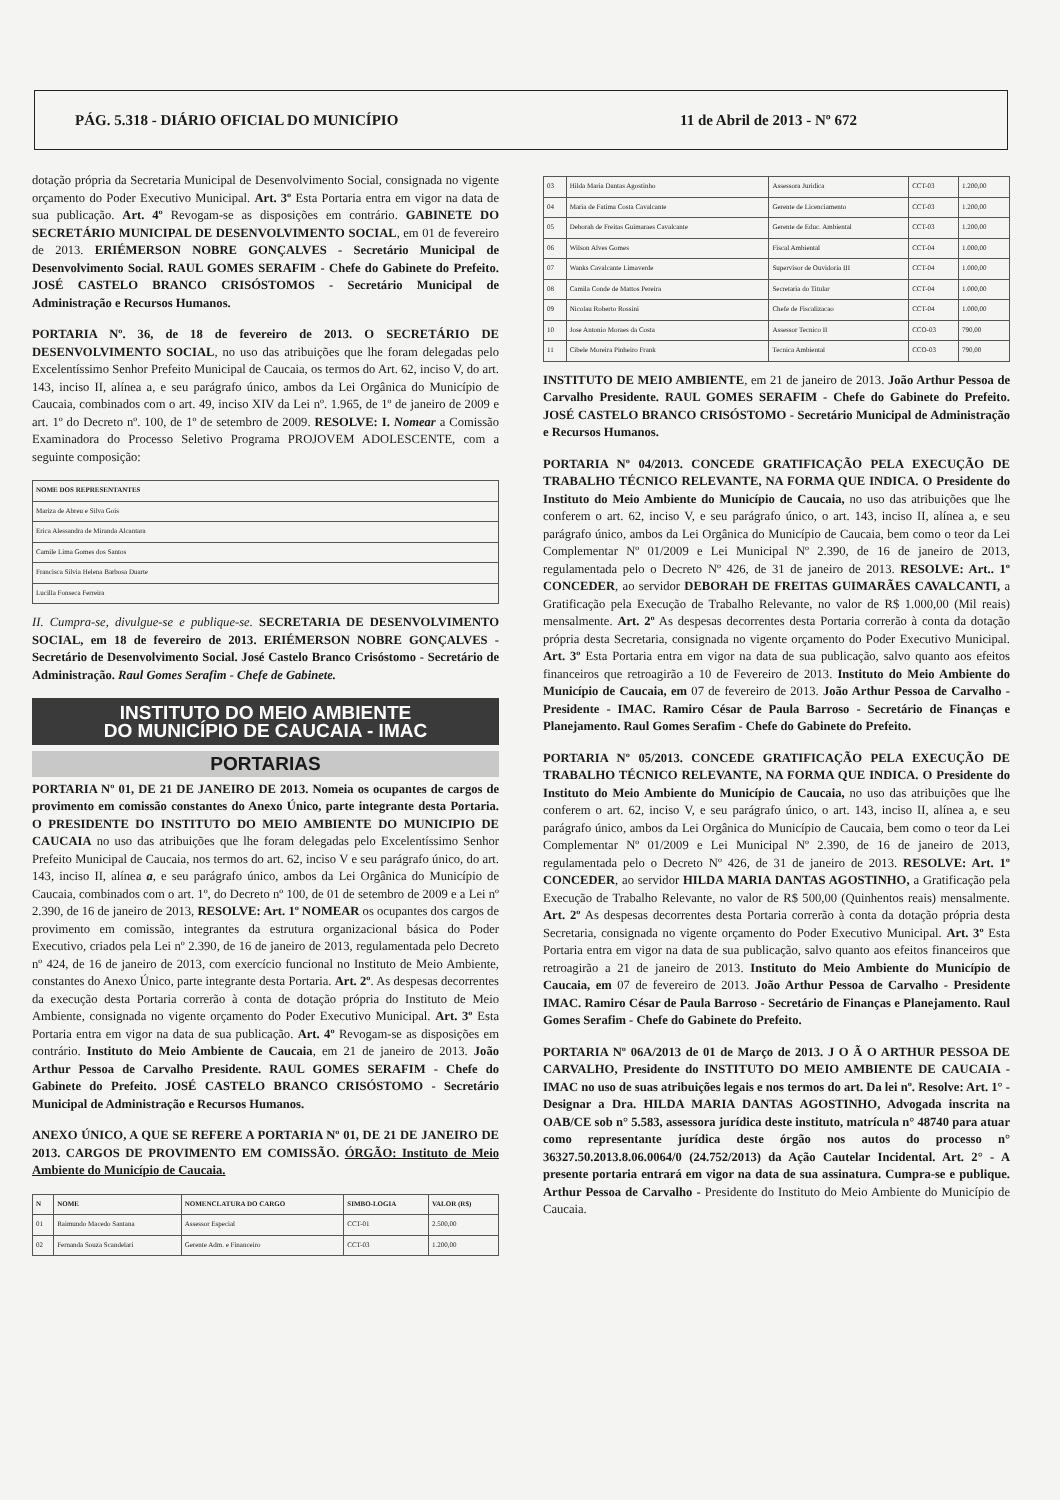PÁG. 5.318 - DIÁRIO OFICIAL DO MUNICÍPIO 11 de Abril de 2013 - Nº 672
dotação própria da Secretaria Municipal de Desenvolvimento Social, consignada no vigente orçamento do Poder Executivo Municipal. Art. 3º Esta Portaria entra em vigor na data de sua publicação. Art. 4º Revogam-se as disposições em contrário. GABINETE DO SECRETÁRIO MUNICIPAL DE DESENVOLVIMENTO SOCIAL, em 01 de fevereiro de 2013. ERIÉMERSON NOBRE GONÇALVES - Secretário Municipal de Desenvolvimento Social. RAUL GOMES SERAFIM - Chefe do Gabinete do Prefeito. JOSÉ CASTELO BRANCO CRISÓSTOMOS - Secretário Municipal de Administração e Recursos Humanos.
PORTARIA Nº. 36, de 18 de fevereiro de 2013. O SECRETÁRIO DE DESENVOLVIMENTO SOCIAL, no uso das atribuições que lhe foram delegadas pelo Excelentíssimo Senhor Prefeito Municipal de Caucaia, os termos do Art. 62, inciso V, do art. 143, inciso II, alínea a, e seu parágrafo único, ambos da Lei Orgânica do Município de Caucaia, combinados com o art. 49, inciso XIV da Lei nº. 1.965, de 1º de janeiro de 2009 e art. 1º do Decreto nº. 100, de 1º de setembro de 2009. RESOLVE: I. Nomear a Comissão Examinadora do Processo Seletivo Programa PROJOVEM ADOLESCENTE, com a seguinte composição:
| NOME DOS REPRESENTANTES |
| --- |
| Mariza de Abreu e Silva Gois |
| Erica Alessandra de Miranda Alcantara |
| Camile Lima Gomes dos Santos |
| Francisca Silvia Helena Barbosa Duarte |
| Lucilla Fonseca Ferreira |
II. Cumpra-se, divulgue-se e publique-se. SECRETARIA DE DESENVOLVIMENTO SOCIAL, em 18 de fevereiro de 2013. ERIÉMERSON NOBRE GONÇALVES - Secretário de Desenvolvimento Social. José Castelo Branco Crisóstomo - Secretário de Administração. Raul Gomes Serafim - Chefe de Gabinete.
INSTITUTO DO MEIO AMBIENTE
DO MUNICÍPIO DE CAUCAIA - IMAC
PORTARIAS
PORTARIA Nº 01, DE 21 DE JANEIRO DE 2013. Nomeia os ocupantes de cargos de provimento em comissão constantes do Anexo Único, parte integrante desta Portaria. O PRESIDENTE DO INSTITUTO DO MEIO AMBIENTE DO MUNICIPIO DE CAUCAIA no uso das atribuições que lhe foram delegadas pelo Excelentíssimo Senhor Prefeito Municipal de Caucaia, nos termos do art. 62, inciso V e seu parágrafo único, do art. 143, inciso II, alínea a, e seu parágrafo único, ambos da Lei Orgânica do Município de Caucaia, combinados com o art. 1º, do Decreto nº 100, de 01 de setembro de 2009 e a Lei nº 2.390, de 16 de janeiro de 2013, RESOLVE: Art. 1º NOMEAR os ocupantes dos cargos de provimento em comissão, integrantes da estrutura organizacional básica do Poder Executivo, criados pela Lei nº 2.390, de 16 de janeiro de 2013, regulamentada pelo Decreto nº 424, de 16 de janeiro de 2013, com exercício funcional no Instituto de Meio Ambiente, constantes do Anexo Único, parte integrante desta Portaria. Art. 2º. As despesas decorrentes da execução desta Portaria correrão à conta de dotação própria do Instituto de Meio Ambiente, consignada no vigente orçamento do Poder Executivo Municipal. Art. 3º Esta Portaria entra em vigor na data de sua publicação. Art. 4º Revogam-se as disposições em contrário. Instituto do Meio Ambiente de Caucaia, em 21 de janeiro de 2013. João Arthur Pessoa de Carvalho Presidente. RAUL GOMES SERAFIM - Chefe do Gabinete do Prefeito. JOSÉ CASTELO BRANCO CRISÓSTOMO - Secretário Municipal de Administração e Recursos Humanos.
ANEXO ÚNICO, A QUE SE REFERE A PORTARIA Nº 01, DE 21 DE JANEIRO DE 2013. CARGOS DE PROVIMENTO EM COMISSÃO. ÓRGÃO: Instituto de Meio Ambiente do Município de Caucaia.
| N | NOME | NOMENCLATURA DO CARGO | SIMBO-LOGIA | VALOR (R$) |
| --- | --- | --- | --- | --- |
| 01 | Raimundo Macedo Santana | Assessor Especial | CCT-01 | 2.500,00 |
| 02 | Fernanda Souza Scandelari | Gerente Adm. e Financeiro | CCT-03 | 1.200,00 |
| 03 | Hilda Maria Dantas Agostinho | Assessora Juridica | CCT-03 | 1.200,00 |
| 04 | Maria de Fatima Costa Cavalcante | Gerente de Licenciamento | CCT-03 | 1.200,00 |
| 05 | Deborah de Freitas Guimaraes Cavalcante | Gerente de Educ. Ambiental | CCT-03 | 1.200,00 |
| 06 | Wilson Alves Gomes | Fiscal Ambiental | CCT-04 | 1.000,00 |
| 07 | Wanks Cavalcante Limaverde | Supervisor de Ouvidoria III | CCT-04 | 1.000,00 |
| 08 | Camila Conde de Mattos Pereira | Secretaria do Titular | CCT-04 | 1.000,00 |
| 09 | Nicolau Roberto Rossini | Chefe de Fiscalizacao | CCT-04 | 1.000,00 |
| 10 | Jose Antonio Moraes da Costa | Assessor Tecnico II | CCO-03 | 790,00 |
| 11 | Cibele Moreira Pinheiro Frank | Tecnica Ambiental | CCO-03 | 790,00 |
INSTITUTO DE MEIO AMBIENTE, em 21 de janeiro de 2013. João Arthur Pessoa de Carvalho Presidente. RAUL GOMES SERAFIM - Chefe do Gabinete do Prefeito. JOSÉ CASTELO BRANCO CRISÓSTOMO - Secretário Municipal de Administração e Recursos Humanos.
PORTARIA Nº 04/2013. CONCEDE GRATIFICAÇÃO PELA EXECUÇÃO DE TRABALHO TÉCNICO RELEVANTE, NA FORMA QUE INDICA. O Presidente do Instituto do Meio Ambiente do Município de Caucaia, no uso das atribuições que lhe conferem o art. 62, inciso V, e seu parágrafo único, o art. 143, inciso II, alínea a, e seu parágrafo único, ambos da Lei Orgânica do Município de Caucaia, bem como o teor da Lei Complementar Nº 01/2009 e Lei Municipal Nº 2.390, de 16 de janeiro de 2013, regulamentada pelo o Decreto Nº 426, de 31 de janeiro de 2013. RESOLVE: Art.. 1º CONCEDER, ao servidor DEBORAH DE FREITAS GUIMARÃES CAVALCANTI, a Gratificação pela Execução de Trabalho Relevante, no valor de R$ 1.000,00 (Mil reais) mensalmente. Art. 2º As despesas decorrentes desta Portaria correrão à conta da dotação própria desta Secretaria, consignada no vigente orçamento do Poder Executivo Municipal. Art. 3º Esta Portaria entra em vigor na data de sua publicação, salvo quanto aos efeitos financeiros que retroagirão a 10 de Fevereiro de 2013. Instituto do Meio Ambiente do Município de Caucaia, em 07 de fevereiro de 2013. João Arthur Pessoa de Carvalho - Presidente - IMAC. Ramiro César de Paula Barroso - Secretário de Finanças e Planejamento. Raul Gomes Serafim - Chefe do Gabinete do Prefeito.
PORTARIA Nº 05/2013. CONCEDE GRATIFICAÇÃO PELA EXECUÇÃO DE TRABALHO TÉCNICO RELEVANTE, NA FORMA QUE INDICA. O Presidente do Instituto do Meio Ambiente do Município de Caucaia, no uso das atribuições que lhe conferem o art. 62, inciso V, e seu parágrafo único, o art. 143, inciso II, alínea a, e seu parágrafo único, ambos da Lei Orgânica do Município de Caucaia, bem como o teor da Lei Complementar Nº 01/2009 e Lei Municipal Nº 2.390, de 16 de janeiro de 2013, regulamentada pelo o Decreto Nº 426, de 31 de janeiro de 2013. RESOLVE: Art. 1º CONCEDER, ao servidor HILDA MARIA DANTAS AGOSTINHO, a Gratificação pela Execução de Trabalho Relevante, no valor de R$ 500,00 (Quinhentos reais) mensalmente. Art. 2º As despesas decorrentes desta Portaria correrão à conta da dotação própria desta Secretaria, consignada no vigente orçamento do Poder Executivo Municipal. Art. 3º Esta Portaria entra em vigor na data de sua publicação, salvo quanto aos efeitos financeiros que retroagirão a 21 de janeiro de 2013. Instituto do Meio Ambiente do Município de Caucaia, em 07 de fevereiro de 2013. João Arthur Pessoa de Carvalho - Presidente IMAC. Ramiro César de Paula Barroso - Secretário de Finanças e Planejamento. Raul Gomes Serafim - Chefe do Gabinete do Prefeito.
PORTARIA Nº 06A/2013 de 01 de Março de 2013. J O Ã O ARTHUR PESSOA DE CARVALHO, Presidente do INSTITUTO DO MEIO AMBIENTE DE CAUCAIA - IMAC no uso de suas atribuições legais e nos termos do art. Da lei nº. Resolve: Art. 1° - Designar a Dra. HILDA MARIA DANTAS AGOSTINHO, Advogada inscrita na OAB/CE sob n° 5.583, assessora jurídica deste instituto, matrícula n° 48740 para atuar como representante jurídica deste órgão nos autos do processo n° 36327.50.2013.8.06.0064/0 (24.752/2013) da Ação Cautelar Incidental. Art. 2° - A presente portaria entrará em vigor na data de sua assinatura. Cumpra-se e publique. Arthur Pessoa de Carvalho - Presidente do Instituto do Meio Ambiente do Município de Caucaia.